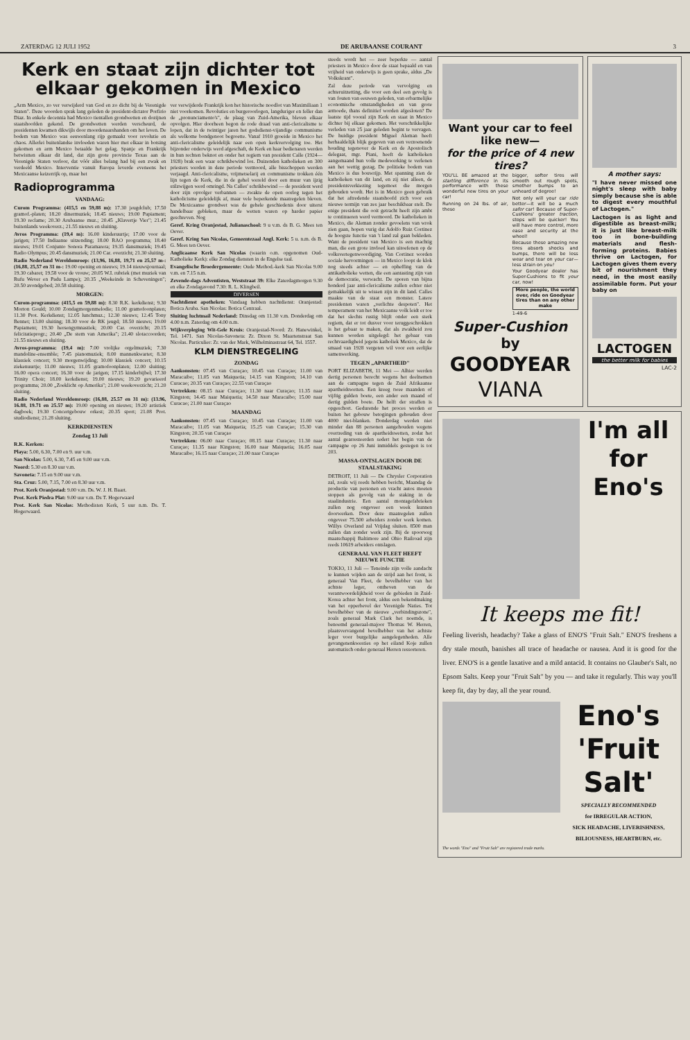ZATERDAG 12 JULI 1952 DE ARUBAANSE COURANT 3
Kerk en staat zijn dichter tot elkaar gekomen in Mexico
„Arm Mexico, zo ver verwijderd van God en zo dicht bij de Verenigde Staten". Deze woorden sprak lang geleden de president-dictator Porfirio Diaz. In enkele decennia had Mexico tientallen grondwetten en dozijnen staatshoofden gekend. De grondwetten werden verscheurd, de presidenten kwamen dikwijls door moordenaarshanden om het leven. De bodem van Mexico was eeuwenlang rijp gemaakt voor revolutie en chaos. Allerlei buitenlandse invloeden waren hier met elkaar in botsing gekomen en arm Mexico betaalde het gelag. Spanje en Frankrijk betwistten elkaar dit land, dat zijn grote provincie Texas aan de Verenigde Staten verloor, dat vóór alles belang had bij een zwak en verdeeld Mexico. Interventie vanuit Europa leverde eveneens het Mexicaanse keizerrijk op, maar het
Radioprogramma
VANDAAG:
Curom Programma: (415,5 en 59,88 m): 17.30 jeugdclub; 17.50 gramof.-platen; 18.20 dinermuziek; 18.45 nieuws; 19.00 Papiament; 19.30 reclame; 20.30 Arubaanse muz.; 20.45 „Klavertje Vier"; 21.45 buitenlands weekoverz.; 21.55 nieuws en sluiting.
Avros Programma: (19,4 m): 16.00 kinderuurtje; 17.00 voor de jarigen; 17.50 Indiaanse uitzending; 18.00 RAO programma; 18.40 nieuws; 19.01 Conjunto Sonora Paramarera; 19.35 dansmuziek; 19.45 Radio Olympus; 20.45 dansmuziek; 21.00 Car. overzicht; 21.30 sluiting.
Radio Nederland Wereldomroep: (13,96, 16,88, 19,71 en 25,57 m-: (16,88, 25,57 en 31 m-: 19.00 opening en nieuws; 19.14 nieuwsjournaal; 19.30 cabaret; 19.58 voor de vrouw; 20.05 W.I. rubriek (met muziek van Rufu Wever en Padu Lampe); 20.35 „Weekeinde in Scheveningen"; 20.50 avondgebed; 20.58 sluiting.
MORGEN:
Curom-programma: (415,5 en 59,88 m): 8.30 R.K. kerkdienst; 9.30 Morton Gould; 10.00 Zondagmorgenmelodie; 11.00 gramofoonplaten; 11.30 Prot. Kerkdienst; 12.05 lunchmuz.; 12.30 nieuws; 12.45 Tony Bennet; 13.00 sluiting; 18.30 voor de RK jeugd; 18.50 nieuws; 19.00 Papiament; 19.30 hersengymnastiek; 20.00 Car. overzicht; 20.15 felicitatieprogr.; 20.40 „De stem van Amerika"; 21.40 slotaccoorden; 21.55 nieuws en sluiting.
Avros-programma: (19,4 m): 7.00 vrolijke orgelmuziek; 7.30 mandoline-ensemble; 7.45 pianomuziek; 8.00 mannenkwartet; 8.30 klassiek concert; 9.30 morgenwijding; 10.00 klassiek concert; 10.15 ziekenuurtje; 11.00 nieuws; 11.05 gramofoonplaten; 12.00 sluiting; 16.00 opera concert; 16.30 voor de jarigen; 17.15 kinderbijbel; 17.30 Trinity Choir; 18.00 kerkdienst; 19.00 nieuws; 19.20 gevarieerd programma; 20.00 „Zoeklicht op Amerika"; 21.00 weekoverzicht; 21.20 sluiting.
Radio Nederland Wereldomroep: (16,88, 25.57 en 31 m): (13.96, 16.88, 19.71 en 25.57 m): 19.00 opening en nieuws; 19.20 artistiek dagboek; 19.30 Concertgebouw orkest; 20.35 sport; 21.08 Prot. studiodienst; 21.28 sluiting.
KERKDIENSTEN
Zondag 13 Juli
R.K. Kerken:
Playa: 5.00, 6.30, 7.00 en 9. uur v.m.
San Nicolas: 5.00, 6.30, 7.45 en 9.00 uur v.m.
Noord: 5.30 en 8.30 uur v.m.
Savoneta: 7.15 en 9.00 uur v.m.
Sta. Cruz: 5.00, 7.15, 7.00 en 8.30 uur v.m.
Prot. Kerk Oranjestad: 9.00 v.m. Ds. W. J. H. Baart.
Prot. Kerk Piedra Plat: 9.00 uur v.m. Ds T. Hogerwaard
Prot. Kerk San Nicolas: Methodisten Kerk, 5 uur n.m. Ds. T. Hogerwaard.
ver verwijderde Frankrijk kon het historische noodlot van Maximiliaan 1 niet voorkomen. Revoluties en burgeroorlogen, langduriger en feller dan de „pronunciamento's", de plaag van Zuid-Amerika, bleven elkaar opvolgen. Hier doorheen begon de rode draad van anti-clericalisme te lopen, dat in de twintiger jaren het godsdienst-vijandige communisme als welkome bondgenoot begroette. Vanaf 1910 groeide in Mexico het anti-clericalisme geleidelijk naar een open kerkvervolging toe. Het bijzonder onderwijs werd afgeschaft, de Kerk en haar bedienaren werden in hun rechten beknot en onder het regiem van president Calle (1924—1928) brak een waar schrikbewind los. Duizenden katholieken en 300 priesters werden in deze periode vermoord, alle bisschoppen werden verjaagd. Anti-clericalisme, vrijmetselarij en communisme trokken één lijn tegen de Kerk, die in de gehel wereld door een muur van ijzig stilzwijgen werd omringd. Na Calles' schrikbewind — de president werd door zijn opvolger verbannen — zwakte de open oorlog tegen het katholicisme geleidelijk af, maar vele beperkende maatregelen bleven. De Mexicaanse grondwet was de gehele geschiedenis door uiterst handelbaar gebleken, maar de wetten waren op harder papier geschreven. Nog
Geref. Kring Oranjestad, Julianaschool: 9 u v.m. ds B. G. Mees ten Oever.
Geref. Kring San Nicolas, Gemeentezaal Angl. Kerk: 5 u. n.m. ds B. G. Mees ten Oever.
Anglicaanse Kerk San Nicolas (waarin o.m. opgenomen Oud-Katholieke Kerk): elke Zondag diensten in de Engelse taal.
Evangelische Broedergemeente: Oude Method.-kerk San Nicolas 9.00 v.m. en 7.15 n.m.
Zevende-dags Adventisten, Weststraat 39: Elke Zaterdagmorgen 9.30 en elke Zondagavond 7.30: R. L. Klingbeil.
DIVERSEN
Nachtdienst apotheken: Vandaag hebben nachtdienst: Oranjestad: Botica Aruba. San Nicolas: Botica Centraal.
Sluiting luchtmail Nederland: Dinsdag om 11.30 v.m. Donderdag om 4.00 n.m. Zaterdag om 4.00 n.m.
Wijkverpleging Wit-Gele Kruis: Oranjestad-Noord: Zr. Hanewinkel, Tel. 1471. San Nicolas-Savoneta: Zr. Dixon St. Maartenstraat San Nicolas. Particulier: Zr. van der Mark, Wilhelminastraat 64, Tel. 1557.
KLM DIENSTREGELING
ZONDAG
Aankomsten: 07.45 van Curaçao; 10.45 van Curaçao; 11.00 van Maracaibo; 11.05 van Maiquetia; 14.15 van Kingston; 14.10 van Curacao; 20.35 van Curaçao; 22.55 van Curaçao
Vertrekken: 08.15 naar Curaçao; 11.30 naar Curaçao; 11.35 naar Kingston; 14.45 naar Maiquetia; 14.50 naar Maracaibo; 15.00 naar Curacao; 21.00 naar Curaçao
MAANDAG
Aankomsten: 07.45 van Curaçao; 10.45 van Curaçao; 11.00 van Maracaibo; 11.05 van Maiquetia; 15.25 van Curaçao; 15.30 van Kingston; 20.35 van Curaçao
Vertrekken: 06.00 naar Curaçao; 08.15 naar Curaçao; 11.30 naar Curaçao; 11.35 naar Kingston; 16.00 naar Maiquetia; 16.05 naar Maracaibo; 16.15 naar Curaçao; 21.00 naar Curaçao
steeds wordt het — zeer beperkte — aantal priesters in Mexico door de staat bepaald en van vrijheid van onderwijs is geen sprake, aldus „De Volkskrant".
Zal deze periode van vervolging en achteruitzetting, die voor een deel een gevolg is van fouten van eeuwen geleden, van erbarmelijke economische omstandigheden en van grote armoede, thans definitief worden afgesloten? De laatste tijd vooral zijn Kerk en staat in Mexico dichter bij elkaar gekomen. Het verschrikkelijke verleden van 25 jaar geleden begint te vervagen. De huidige president Miguel Aleman heeft herhaaldelijk blijk gegeven van een verzoenende houding tegenover de Kerk en de Apostolisch delegaat, mgr. Piani, heeft de katholieken aangemaand hun volle medewerking te verlenen aan het wettig gezag. De politieke bodem van Mexico is dus bouwrijp. Met spanning zien de katholieken van dit land, en zij niet alleen, de presidentsverkiezing tegemoet die morgen gehouden wordt. Het is in Mexico geen gebruik dat het aftredende staatshoofd zich voor een nieuwe termijn van zes jaar beschikbaar stelt. De enige president die ooit getracht heeft zijn ambt te continueren werd vermoord. De katholieken in Mexico, die Aleman zonder gevoelens van wrok zien gaan, hopen vurig dat Adolfo Ruiz Cortinez de hoogste functie van 't land zal gaan bekleden. Want de president van Mexico is een machtig man, die een grote invloed kan uitoefenen op de volksvertegenwoordiging. Van Cortinez worden sociale hervormingen — in Mexico loopt de klok nog steeds achter — en opheffing van de antikatholieke wetten, die een aantasting zijn van de democratie, verwacht. De sporen van bijna honderd jaar anti-clericalisme zullen echter niet gemakkelijk uit te wissen zijn in dit land. Calles maakte van de staat een monster. Latere presidenten waren „verlichte despoten". Het temperament van het Mexicaanse volk leidt er toe dat het slechts rustig blijft onder een sterk regiem, dat er tot dusver voor teruggeschrokken is het gebaar te maken, dat als zwakheid zou kunnen worden uitgelegd: het gebaar van rechtvaardigheid jegens katholiek Mexico, dat de smaad van 1928 vergeten wil voor een eerlijke samenwerking.
TEGEN „APARTHEID"
PORT ELIZABETH, 11 Mei — Alhier werden dertig personen berecht wegens het deelnemen aan de campagne tegen de Zuid Afrikaanse apartheidswetten. Een kreeg twee maanden of vijftig gulden boete, een ander een maand of dertig gulden boete. De helft der straffen is opgeschort. Gedurende het proces werden er buiten het gebouw betogingen gehouden door 4000 niet-blanken. Donderdag werden niet minder dan 88 personen aangehouden wegens overtreding van de apartheidswetten, zodat het aantal gearresteerden sedert het begin van de campagne op 26 Juni inmiddels gestegen is tot 203.
MASSA-ONTSLAGEN DOOR DE STAALSTAKING
DETROIT, 11 Juli — De Chrysler Corporation zal, zoals wij reeds hebben bericht, Maandag de productie van personen en vracht autos moeten stoppen als gevolg van de staking in de staalindustrie. Een aantal montagefabrieken zullen nog ongeveer een week kunnen doorwerken. Door deze maatregelen zullen ongeveer 75.500 arbeiders zonder werk komen. Willys Overland zal Vrijdag sluiten. 8500 man zullen dan zonder werk zijn. Bij de spoorweg maatschappij Baltimore and Ohio Railroad zijn reeds 10619 arbeiders ontslagen.
GENERAAL VAN FLEET HEEFT NIEUWE FUNCTIE
TOKIO, 11 Juli — Teneinde zijn volle aandacht te kunnen wijden aan de strijd aan het front, is generaal Van Fleet, de bevelhebber van het achtste leger, ontheven van de verantwoordelijkheid voor de gebieden in Zuid-Korea achter het front, aldus een bekendmaking van het opperbevel der Verenigde Naties. Tot bevelhebber van de nieuwe „verbindingszone", zoals generaal Mark Clark het noemde, is benoemd generaal-majoor Thomas W. Herren, plaatsvervangend bevelhebber van het achtste leger voor burgelijke aangelegenheden. Alle gevangenenkwesties op het eiland Koje zullen automatisch onder generaal Herren ressorteren.
Want your car to feel like new—
for the price of 4 new tires?
YOU'LL BE amazed at the startling difference in its performance with these wonderful new tires on your car!
Running on 24 lbs. of air, these
bigger, softer tires will smooth out rough spots, smother bumps to an unheard of degree!
Not only will your car ride better—it will be a much safer car! Because of Super-Cushions' greater traction, stops will be quicker! You will have more control, more ease and security at the wheel!
Because these amazing new tires absorb shocks and bumps, there will be less wear and tear on your car—less strain on you!
Your Goodyear dealer has Super-Cushions to fit your car, now!
More people, the world over, ride on Goodyear tires than on any other make
1-49-6
Super-Cushion by
GOODYEAR
VIANA
A mother says:
"I have never missed one night's sleep with baby simply because she is able to digest every mouthful of Lactogen."
Lactogen is as light and digestible as breast-milk; it is just like breast-milk too in bone-building materials and flesh-forming proteins. Babies thrive on Lactogen, for Lactogen gives them every bit of nourishment they need, in the most easily assimilable form. Put your baby on
LACTOGEN
the better milk for babies
LAC-2
I'm all for Eno's
It keeps me fit!
Feeling liverish, headachy? Take a glass of ENO'S "Fruit Salt." ENO'S freshens a dry stale mouth, banishes all trace of headache or nausea. And it is good for the liver. ENO'S is a gentle laxative and a mild antacid. It contains no Glauber's Salt, no Epsom Salts. Keep your "Fruit Salt" by you — and take it regularly. This way you'll keep fit, day by day, all the year round.
Eno's
'Fruit Salt'
SPECIALLY RECOMMENDED
for IRREGULAR ACTION,
SICK HEADACHE, LIVERISHNESS,
BILIOUSNESS, HEARTBURN, etc.
The words "Eno" and "Fruit Salt" are registered trade marks.